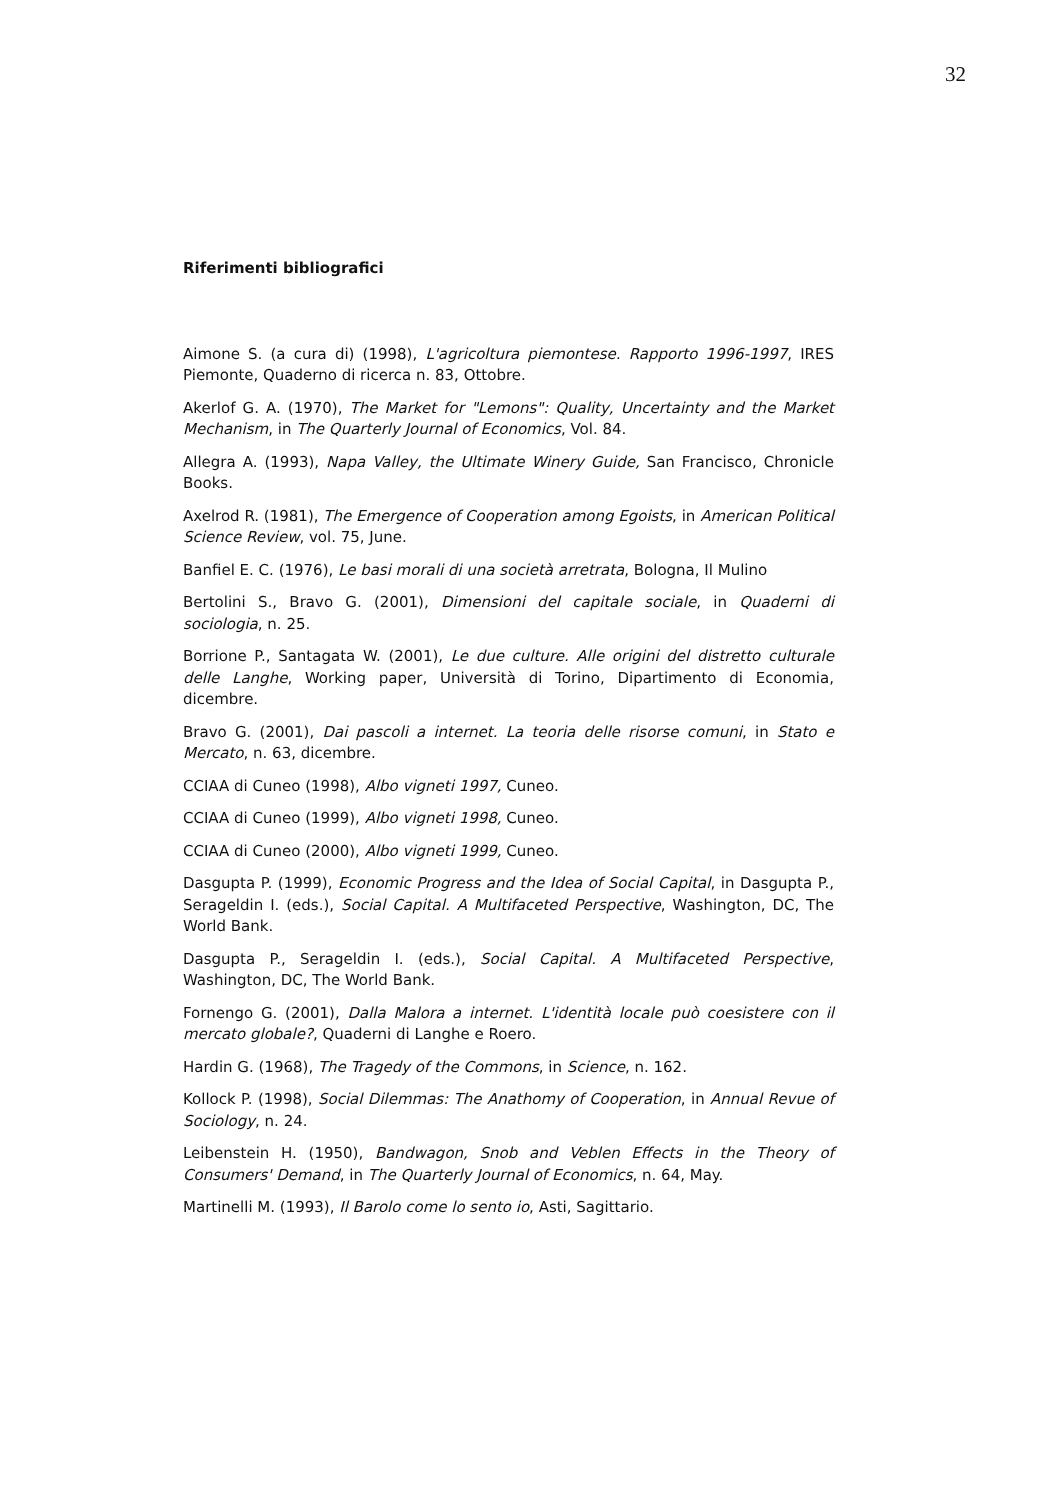32
Riferimenti bibliografici
Aimone S. (a cura di) (1998), L'agricoltura piemontese. Rapporto 1996-1997, IRES Piemonte, Quaderno di ricerca n. 83, Ottobre.
Akerlof G. A. (1970), The Market for "Lemons": Quality, Uncertainty and the Market Mechanism, in The Quarterly Journal of Economics, Vol. 84.
Allegra A. (1993), Napa Valley, the Ultimate Winery Guide, San Francisco, Chronicle Books.
Axelrod R. (1981), The Emergence of Cooperation among Egoists, in American Political Science Review, vol. 75, June.
Banfiel E. C. (1976), Le basi morali di una società arretrata, Bologna, Il Mulino
Bertolini S., Bravo G. (2001), Dimensioni del capitale sociale, in Quaderni di sociologia, n. 25.
Borrione P., Santagata W. (2001), Le due culture. Alle origini del distretto culturale delle Langhe, Working paper, Università di Torino, Dipartimento di Economia, dicembre.
Bravo G. (2001), Dai pascoli a internet. La teoria delle risorse comuni, in Stato e Mercato, n. 63, dicembre.
CCIAA di Cuneo (1998), Albo vigneti 1997, Cuneo.
CCIAA di Cuneo (1999), Albo vigneti 1998, Cuneo.
CCIAA di Cuneo (2000), Albo vigneti 1999, Cuneo.
Dasgupta P. (1999), Economic Progress and the Idea of Social Capital, in Dasgupta P., Serageldin I. (eds.), Social Capital. A Multifaceted Perspective, Washington, DC, The World Bank.
Dasgupta P., Serageldin I. (eds.), Social Capital. A Multifaceted Perspective, Washington, DC, The World Bank.
Fornengo G. (2001), Dalla Malora a internet. L'identità locale può coesistere con il mercato globale?, Quaderni di Langhe e Roero.
Hardin G. (1968), The Tragedy of the Commons, in Science, n. 162.
Kollock P. (1998), Social Dilemmas: The Anathomy of Cooperation, in Annual Revue of Sociology, n. 24.
Leibenstein H. (1950), Bandwagon, Snob and Veblen Effects in the Theory of Consumers' Demand, in The Quarterly Journal of Economics, n. 64, May.
Martinelli M. (1993), Il Barolo come lo sento io, Asti, Sagittario.